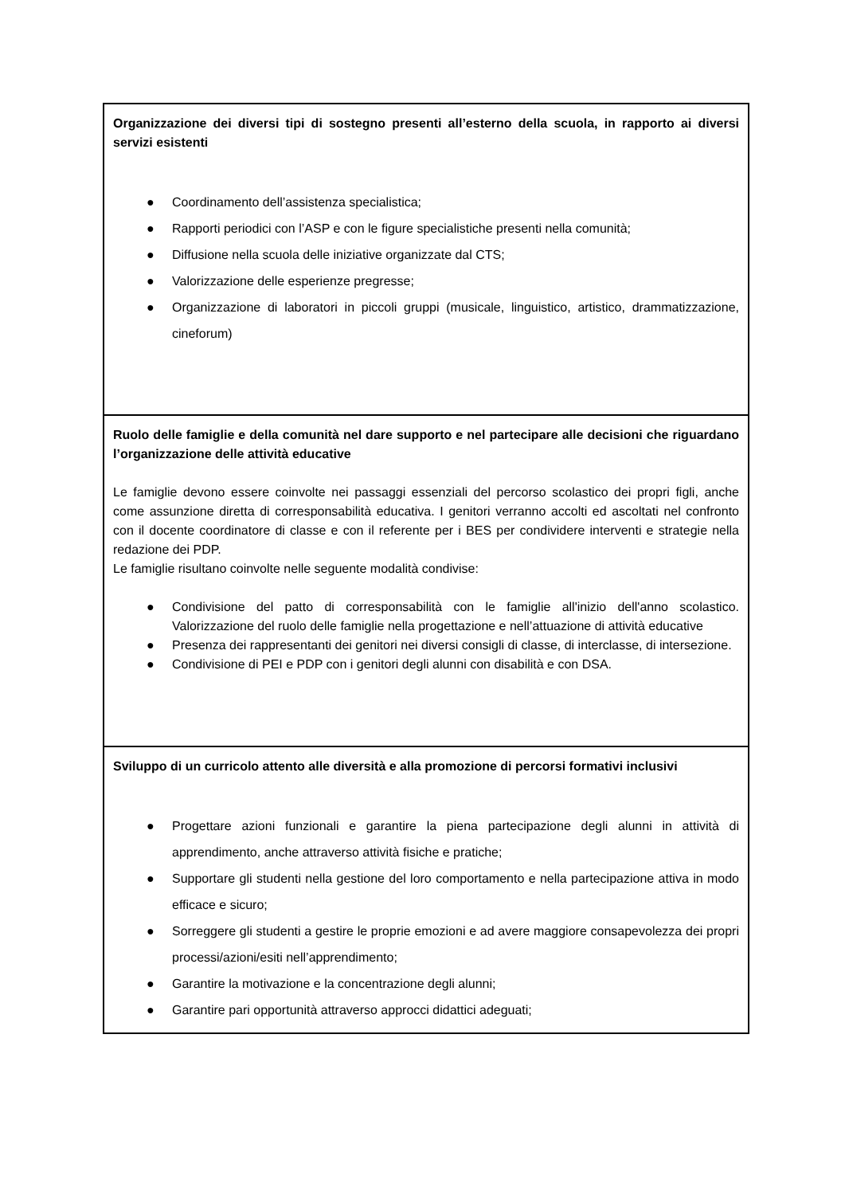| Organizzazione dei diversi tipi di sostegno presenti all’esterno della scuola, in rapporto ai diversi servizi esistenti ● Coordinamento dell’assistenza specialistica; ● Rapporti periodici con l’ASP e con le figure specialistiche presenti nella comunità; ● Diffusione nella scuola delle iniziative organizzate dal CTS; ● Valorizzazione delle esperienze pregresse; ● Organizzazione di laboratori in piccoli gruppi (musicale, linguistico, artistico, drammatizzazione, cineforum) |
| Ruolo delle famiglie e della comunità nel dare supporto e nel partecipare alle decisioni che riguardano l’organizzazione delle attività educative Le famiglie devono essere coinvolte nei passaggi essenziali del percorso scolastico dei propri figli, anche come assunzione diretta di corresponsabilità educativa. I genitori verranno accolti ed ascoltati nel confronto con il docente coordinatore di classe e con il referente per i BES per condividere interventi e strategie nella redazione dei PDP. Le famiglie risultano coinvolte nelle seguente modalità condivise: ● Condivisione del patto di corresponsabilità con le famiglie all'inizio dell'anno scolastico. Valorizzazione del ruolo delle famiglie nella progettazione e nell’attuazione di attività educative ● Presenza dei rappresentanti dei genitori nei diversi consigli di classe, di interclasse, di intersezione. ● Condivisione di PEI e PDP con i genitori degli alunni con disabilità e con DSA. |
| Sviluppo di un curricolo attento alle diversità e alla promozione di percorsi formativi inclusivi ● Progettare azioni funzionali e garantire la piena partecipazione degli alunni in attività di apprendimento, anche attraverso attività fisiche e pratiche; ● Supportare gli studenti nella gestione del loro comportamento e nella partecipazione attiva in modo efficace e sicuro; ● Sorreggere gli studenti a gestire le proprie emozioni e ad avere maggiore consapevolezza dei propri processi/azioni/esiti nell’apprendimento; ● Garantire la motivazione e la concentrazione degli alunni; ● Garantire pari opportunità attraverso approcci didattici adeguati; |